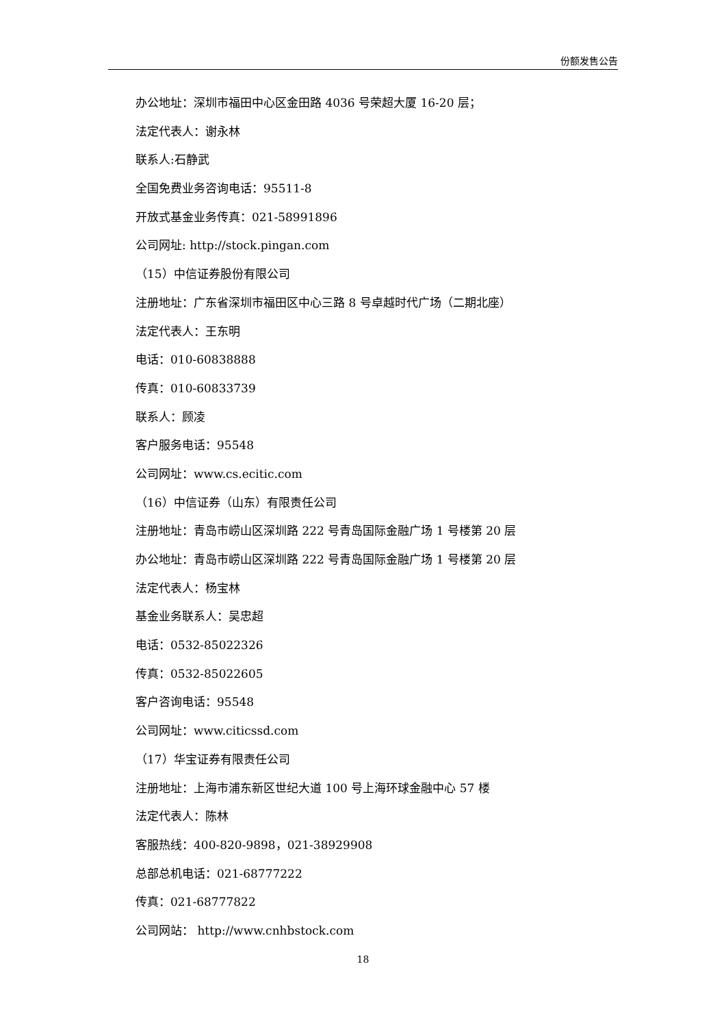份额发售公告
办公地址：深圳市福田中心区金田路 4036 号荣超大厦 16-20 层；
法定代表人：谢永林
联系人:石静武
全国免费业务咨询电话：95511-8
开放式基金业务传真：021-58991896
公司网址: http://stock.pingan.com
（15）中信证券股份有限公司
注册地址：广东省深圳市福田区中心三路 8 号卓越时代广场（二期北座）
法定代表人：王东明
电话：010-60838888
传真：010-60833739
联系人：顾凌
客户服务电话：95548
公司网址：www.cs.ecitic.com
（16）中信证券（山东）有限责任公司
注册地址：青岛市崂山区深圳路 222 号青岛国际金融广场 1 号楼第 20 层
办公地址：青岛市崂山区深圳路 222 号青岛国际金融广场 1 号楼第 20 层
法定代表人：杨宝林
基金业务联系人：吴忠超
电话：0532-85022326
传真：0532-85022605
客户咨询电话：95548
公司网址：www.citicssd.com
（17）华宝证券有限责任公司
注册地址：上海市浦东新区世纪大道 100 号上海环球金融中心 57 楼
法定代表人：陈林
客服热线：400-820-9898，021-38929908
总部总机电话：021-68777222
传真：021-68777822
公司网站： http://www.cnhbstock.com
18